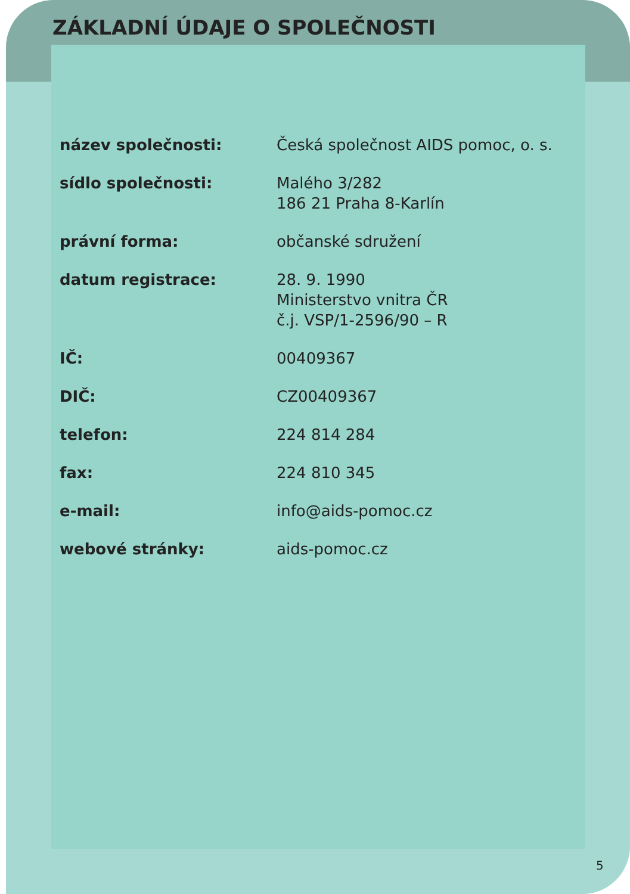ZÁKLADNÍ ÚDAJE O SPOLEČNOSTI
| název společnosti: | Česká společnost AIDS pomoc, o. s. |
| sídlo společnosti: | Malého 3/282 186 21 Praha 8-Karlín |
| právní forma: | občanské sdružení |
| datum registrace: | 28. 9. 1990 Ministerstvo vnitra ČR č.j. VSP/1-2596/90 – R |
| IČ: | 00409367 |
| DIČ: | CZ00409367 |
| telefon: | 224 814 284 |
| fax: | 224 810 345 |
| e-mail: | info@aids-pomoc.cz |
| webové stránky: | aids-pomoc.cz |
5